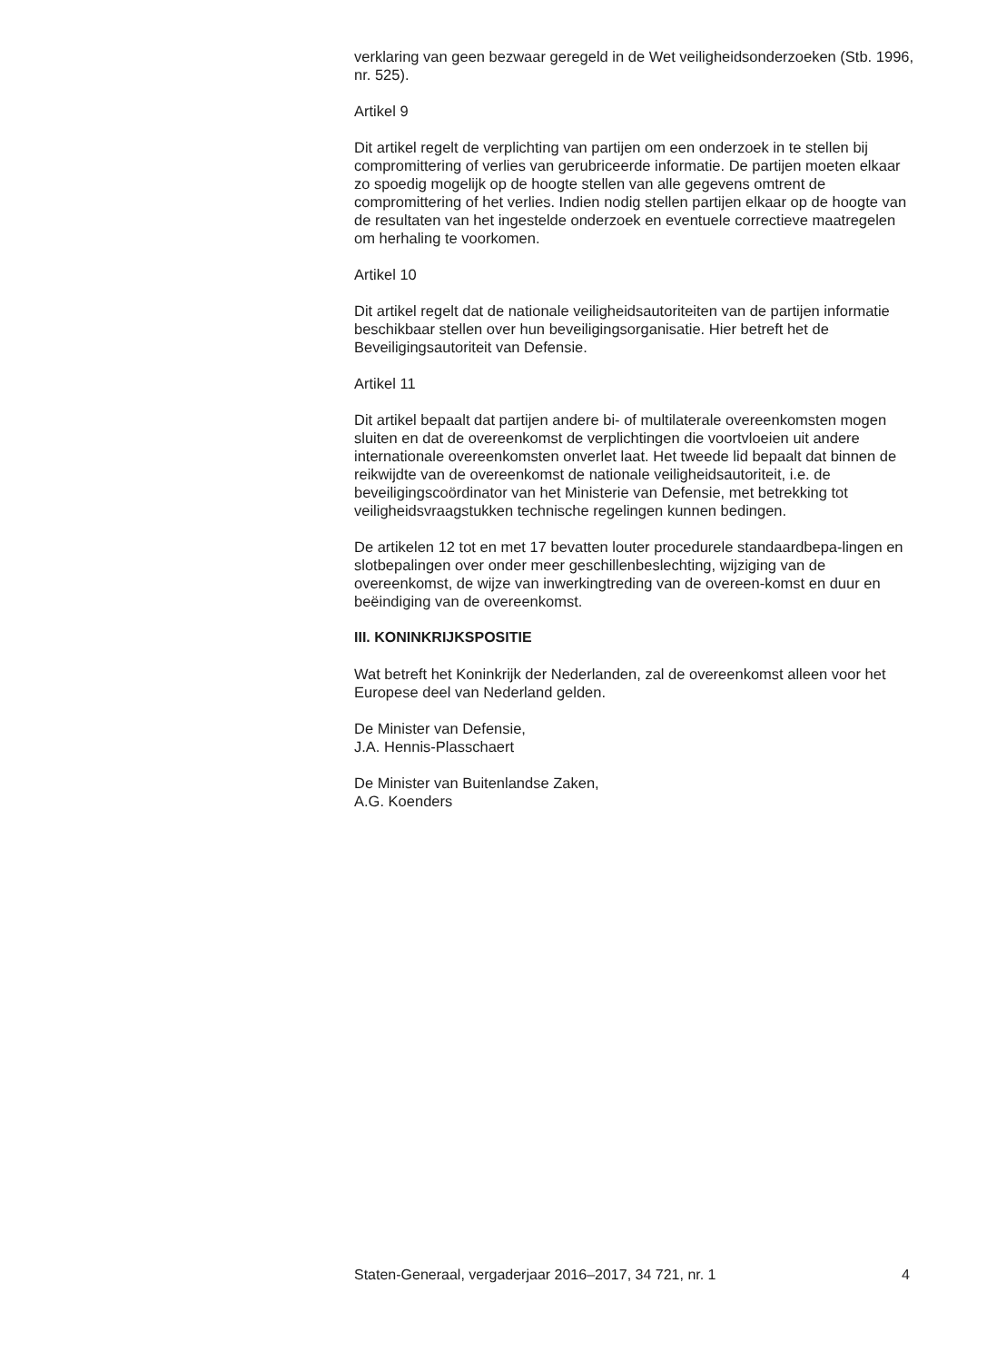verklaring van geen bezwaar geregeld in de Wet veiligheidsonderzoeken (Stb. 1996, nr. 525).
Artikel 9
Dit artikel regelt de verplichting van partijen om een onderzoek in te stellen bij compromittering of verlies van gerubriceerde informatie. De partijen moeten elkaar zo spoedig mogelijk op de hoogte stellen van alle gegevens omtrent de compromittering of het verlies. Indien nodig stellen partijen elkaar op de hoogte van de resultaten van het ingestelde onderzoek en eventuele correctieve maatregelen om herhaling te voorkomen.
Artikel 10
Dit artikel regelt dat de nationale veiligheidsautoriteiten van de partijen informatie beschikbaar stellen over hun beveiligingsorganisatie. Hier betreft het de Beveiligingsautoriteit van Defensie.
Artikel 11
Dit artikel bepaalt dat partijen andere bi- of multilaterale overeenkomsten mogen sluiten en dat de overeenkomst de verplichtingen die voortvloeien uit andere internationale overeenkomsten onverlet laat. Het tweede lid bepaalt dat binnen de reikwijdte van de overeenkomst de nationale veiligheidsautoriteit, i.e. de beveiligingscoördinator van het Ministerie van Defensie, met betrekking tot veiligheidsvraagstukken technische regelingen kunnen bedingen.
De artikelen 12 tot en met 17 bevatten louter procedurele standaardbepa-lingen en slotbepalingen over onder meer geschillenbeslechting, wijziging van de overeenkomst, de wijze van inwerkingtreding van de overeen-komst en duur en beëindiging van de overeenkomst.
III. KONINKRIJKSPOSITIE
Wat betreft het Koninkrijk der Nederlanden, zal de overeenkomst alleen voor het Europese deel van Nederland gelden.
De Minister van Defensie,
J.A. Hennis-Plasschaert
De Minister van Buitenlandse Zaken,
A.G. Koenders
Staten-Generaal, vergaderjaar 2016–2017, 34 721, nr. 1 4